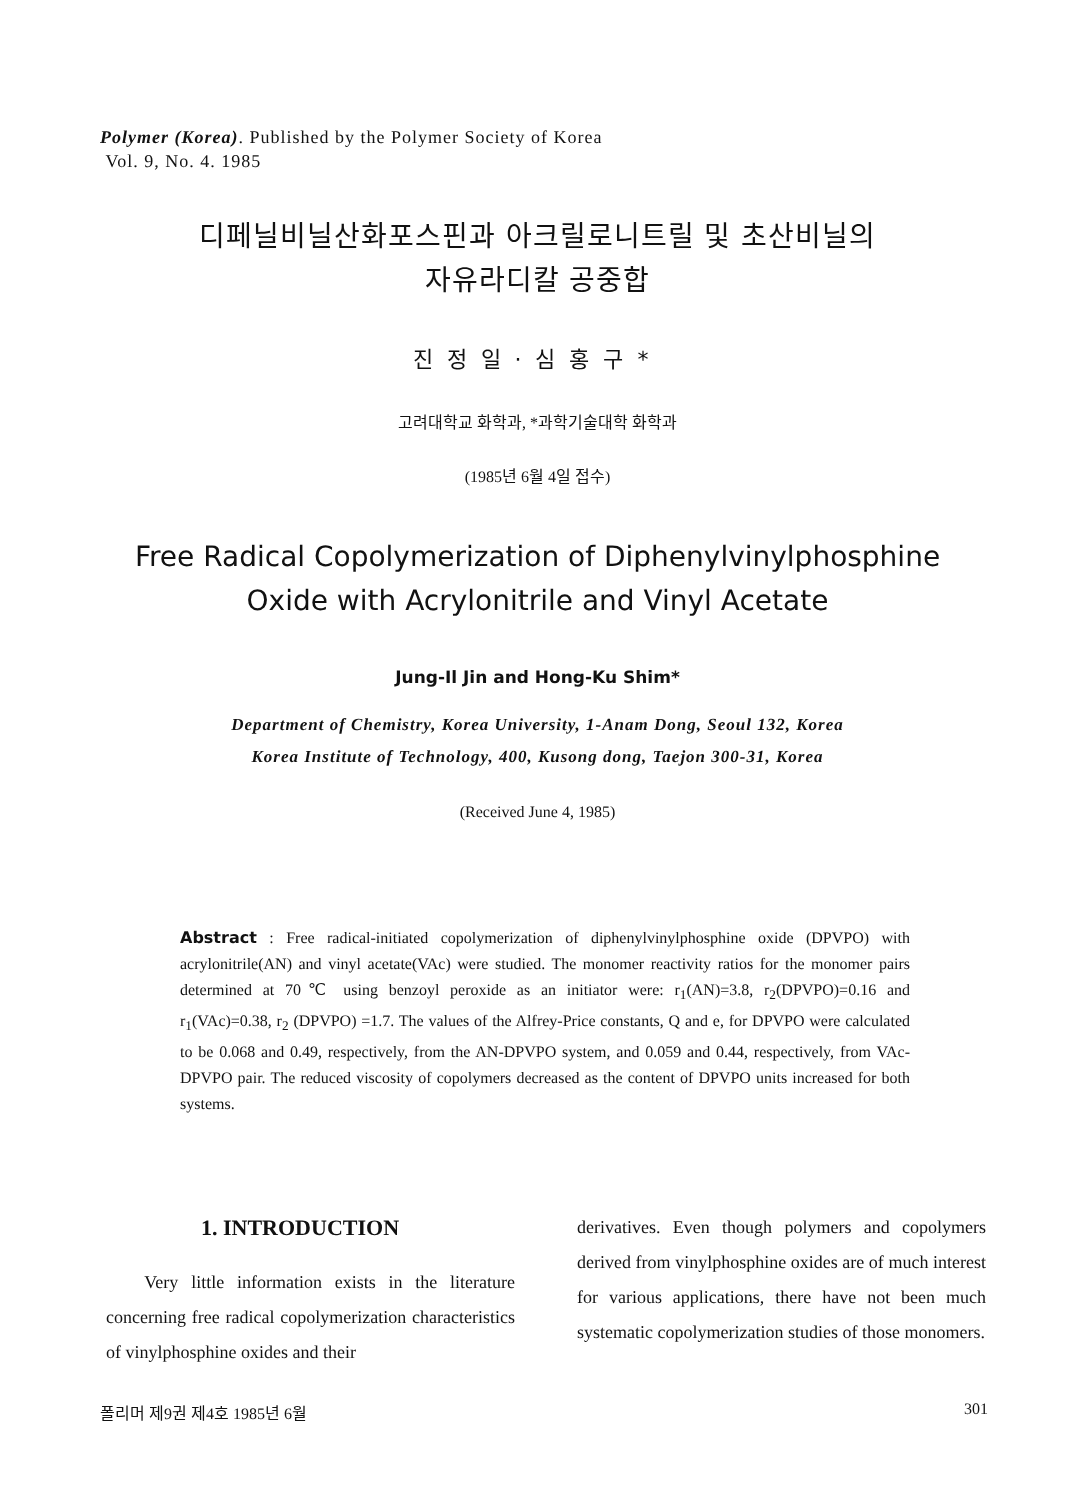Polymer (Korea). Published by the Polymer Society of Korea
Vol. 9, No. 4. 1985
디페닐비닐산화포스핀과 아크릴로니트릴 및 초산비닐의
자유라디칼 공중합
진정일·심홍구*
고려대학교 화학과, *과학기술대학 화학과
(1985년 6월 4일 접수)
Free Radical Copolymerization of Diphenylvinylphosphine
Oxide with Acrylonitrile and Vinyl Acetate
Jung-Il Jin and Hong-Ku Shim*
Department of Chemistry, Korea University, 1-Anam Dong, Seoul 132, Korea
Korea Institute of Technology, 400, Kusong dong, Taejon 300-31, Korea
(Received June 4, 1985)
Abstract : Free radical-initiated copolymerization of diphenylvinylphosphine oxide (DPVPO) with acrylonitrile(AN) and vinyl acetate(VAc) were studied. The monomer reactivity ratios for the monomer pairs determined at 70℃ using benzoyl peroxide as an initiator were: r<sub>1</sub>(AN)=3.8, r<sub>2</sub>(DPVPO)=0.16 and r<sub>1</sub>(VAc)=0.38, r<sub>2</sub> (DPVPO) =1.7. The values of the Alfrey-Price constants, Q and e, for DPVPO were calculated to be 0.068 and 0.49, respectively, from the AN-DPVPO system, and 0.059 and 0.44, respectively, from VAc-DPVPO pair. The reduced viscosity of copolymers decreased as the content of DPVPO units increased for both systems.
1. INTRODUCTION
Very little information exists in the literature concerning free radical copolymerization characteristics of vinylphosphine oxides and their
derivatives. Even though polymers and copolymers derived from vinylphosphine oxides are of much interest for various applications, there have not been much systematic copolymerization studies of those monomers.
폴리머 제9권 제4호 1985년 6월 301